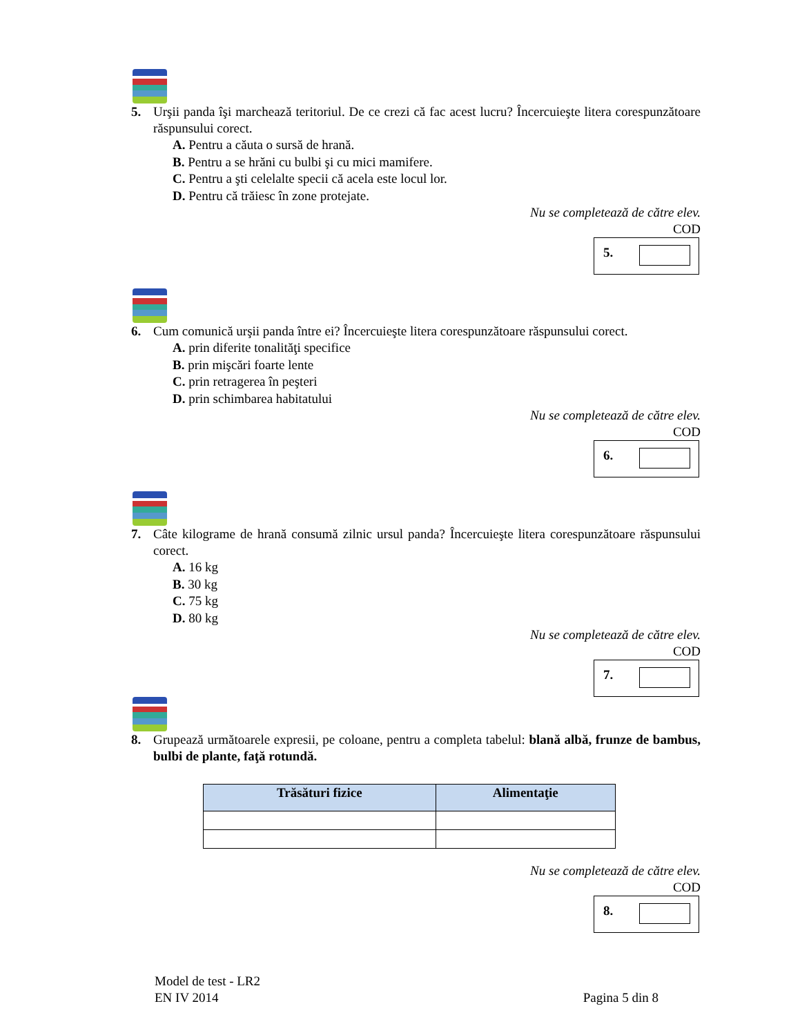5. Urşii panda îşi marchează teritoriul. De ce crezi că fac acest lucru? Încercuieşte litera corespunzătoare răspunsului corect.
A. Pentru a căuta o sursă de hrană.
B. Pentru a se hrăni cu bulbi şi cu mici mamifere.
C. Pentru a şti celelalte specii că acela este locul lor.
D. Pentru că trăiesc în zone protejate.
Nu se completează de către elev.
COD
5.
6. Cum comunică urşii panda între ei? Încercuieşte litera corespunzătoare răspunsului corect.
A. prin diferite tonalităţi specifice
B. prin mişcări foarte lente
C. prin retragerea în peşteri
D. prin schimbarea habitatului
Nu se completează de către elev.
COD
6.
7. Câte kilograme de hrană consumă zilnic ursul panda? Încercuieşte litera corespunzătoare răspunsului corect.
A. 16 kg
B. 30 kg
C. 75 kg
D. 80 kg
Nu se completează de către elev.
COD
7.
8. Grupează următoarele expresii, pe coloane, pentru a completa tabelul: blană albă, frunze de bambus, bulbi de plante, faţă rotundă.
| Trăsături fizice | Alimentaţie |
| --- | --- |
Nu se completează de către elev.
COD
8.
Model de test - LR2
EN IV 2014 Pagina 5 din 8